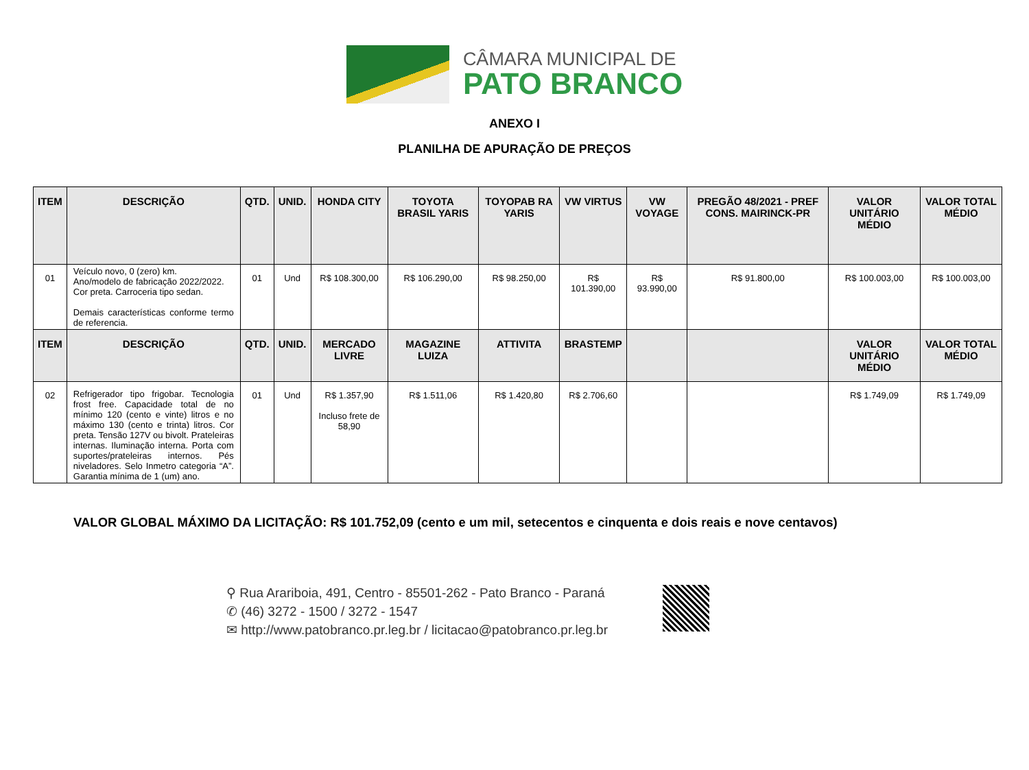CÂMARA MUNICIPAL DE
PATO BRANCO
ANEXO I
PLANILHA DE APURAÇÃO DE PREÇOS
| ITEM | DESCRIÇÃO | QTD. | UNID. | HONDA CITY | TOYOTA BRASIL YARIS | TOYOPAB RA YARIS | VW VIRTUS | VW VOYAGE | PREGÃO 48/2021 - PREF CONS. MAIRINCK-PR | VALOR UNITÁRIO MÉDIO | VALOR TOTAL MÉDIO |
| --- | --- | --- | --- | --- | --- | --- | --- | --- | --- | --- | --- |
| 01 | Veículo novo, 0 (zero) km. Ano/modelo de fabricação 2022/2022. Cor preta. Carroceria tipo sedan. Demais características conforme termo de referencia. | 01 | Und | R$ 108.300,00 | R$ 106.290,00 | R$ 98.250,00 | R$ 101.390,00 | R$ 93.990,00 | R$ 91.800,00 | R$ 100.003,00 | R$ 100.003,00 |
| ITEM | DESCRIÇÃO | QTD. | UNID. | MERCADO LIVRE | MAGAZINE LUIZA | ATTIVITA | BRASTEMP | | | VALOR UNITÁRIO MÉDIO | VALOR TOTAL MÉDIO |
| 02 | Refrigerador tipo frigobar. Tecnologia frost free. Capacidade total de no mínimo 120 (cento e vinte) litros e no máximo 130 (cento e trinta) litros. Cor preta. Tensão 127V ou bivolt. Prateleiras internas. Iluminação interna. Porta com suportes/prateleiras internos. Pés niveladores. Selo Inmetro categoria “A”. Garantia mínima de 1 (um) ano. | 01 | Und | R$ 1.357,90 Incluso frete de 58,90 | R$ 1.511,06 | R$ 1.420,80 | R$ 2.706,60 | | | R$ 1.749,09 | R$ 1.749,09 |
VALOR GLOBAL MÁXIMO DA LICITAÇÃO: R$ 101.752,09 (cento e um mil, setecentos e cinquenta e dois reais e nove centavos)
⚲ Rua Arariboia, 491, Centro - 85501-262 - Pato Branco - Paraná
✆ (46) 3272 - 1500 / 3272 - 1547
✉ http://www.patobranco.pr.leg.br / licitacao@patobranco.pr.leg.br